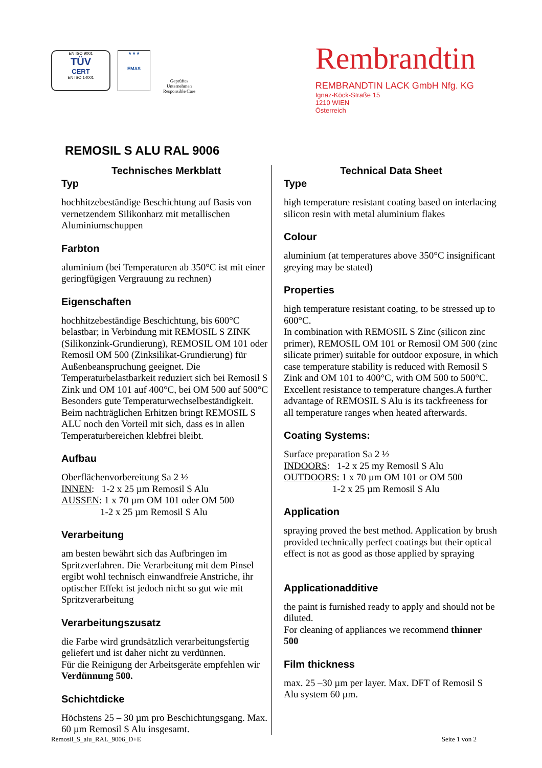EN ISO 9001
TÜV
CERT
EN ISO 14001
★★★
EMAS
Geprüftes Unternehmen
Responsible Care
Rembrandtin
REMBRANDTIN LACK GmbH Nfg. KG
Ignaz-Köck-Straße 15
1210 WIEN
Österreich
REMOSIL S ALU RAL 9006
Technisches Merkblatt
Typ
hochhitzebeständige Beschichtung auf Basis von vernetzendem Silikonharz mit metallischen Aluminiumschuppen
Farbton
aluminium (bei Temperaturen ab 350°C ist mit einer geringfügigen Vergrauung zu rechnen)
Eigenschaften
hochhitzebeständige Beschichtung, bis 600°C belastbar; in Verbindung mit REMOSIL S ZINK (Silikonzink-Grundierung), REMOSIL OM 101 oder Remosil OM 500 (Zinksilikat-Grundierung) für Außenbeanspruchung geeignet. Die Temperaturbelastbarkeit reduziert sich bei Remosil S Zink und OM 101 auf 400°C, bei OM 500 auf 500°C
Besonders gute Temperaturwechselbeständigkeit. Beim nachträglichen Erhitzen bringt REMOSIL S ALU noch den Vorteil mit sich, dass es in allen Temperaturbereichen klebfrei bleibt.
Aufbau
Oberflächenvorbereitung Sa 2 ½
INNEN: 1-2 x 25 µm Remosil S Alu
AUSSEN: 1 x 70 µm OM 101 oder OM 500
1-2 x 25 µm Remosil S Alu
Verarbeitung
am besten bewährt sich das Aufbringen im Spritzverfahren. Die Verarbeitung mit dem Pinsel ergibt wohl technisch einwandfreie Anstriche, ihr optischer Effekt ist jedoch nicht so gut wie mit Spritzverarbeitung
Verarbeitungszusatz
die Farbe wird grundsätzlich verarbeitungsfertig geliefert und ist daher nicht zu verdünnen.
Für die Reinigung der Arbeitsgeräte empfehlen wir Verdünnung 500.
Schichtdicke
Höchstens 25 – 30 µm pro Beschichtungsgang. Max. 60 µm Remosil S Alu insgesamt.
Technical Data Sheet
Type
high temperature resistant coating based on interlacing silicon resin with metal aluminium flakes
Colour
aluminium (at temperatures above 350°C insignificant greying may be stated)
Properties
high temperature resistant coating, to be stressed up to 600°C.
In combination with REMOSIL S Zinc (silicon zinc primer), REMOSIL OM 101 or Remosil OM 500 (zinc silicate primer) suitable for outdoor exposure, in which case temperature stability is reduced with Remosil S Zink and OM 101 to 400°C, with OM 500 to 500°C. Excellent resistance to temperature changes.A further advantage of REMOSIL S Alu is its tackfreeness for all temperature ranges when heated afterwards.
Coating Systems:
Surface preparation Sa 2 ½
INDOORS: 1-2 x 25 my Remosil S Alu
OUTDOORS: 1 x 70 µm OM 101 or OM 500
1-2 x 25 µm Remosil S Alu
Application
spraying proved the best method. Application by brush provided technically perfect coatings but their optical effect is not as good as those applied by spraying
Applicationadditive
the paint is furnished ready to apply and should not be diluted.
For cleaning of appliances we recommend thinner 500
Film thickness
max. 25 –30 µm per layer. Max. DFT of Remosil S Alu system 60 µm.
Remosil_S_alu_RAL_9006_D+E Seite 1 von 2